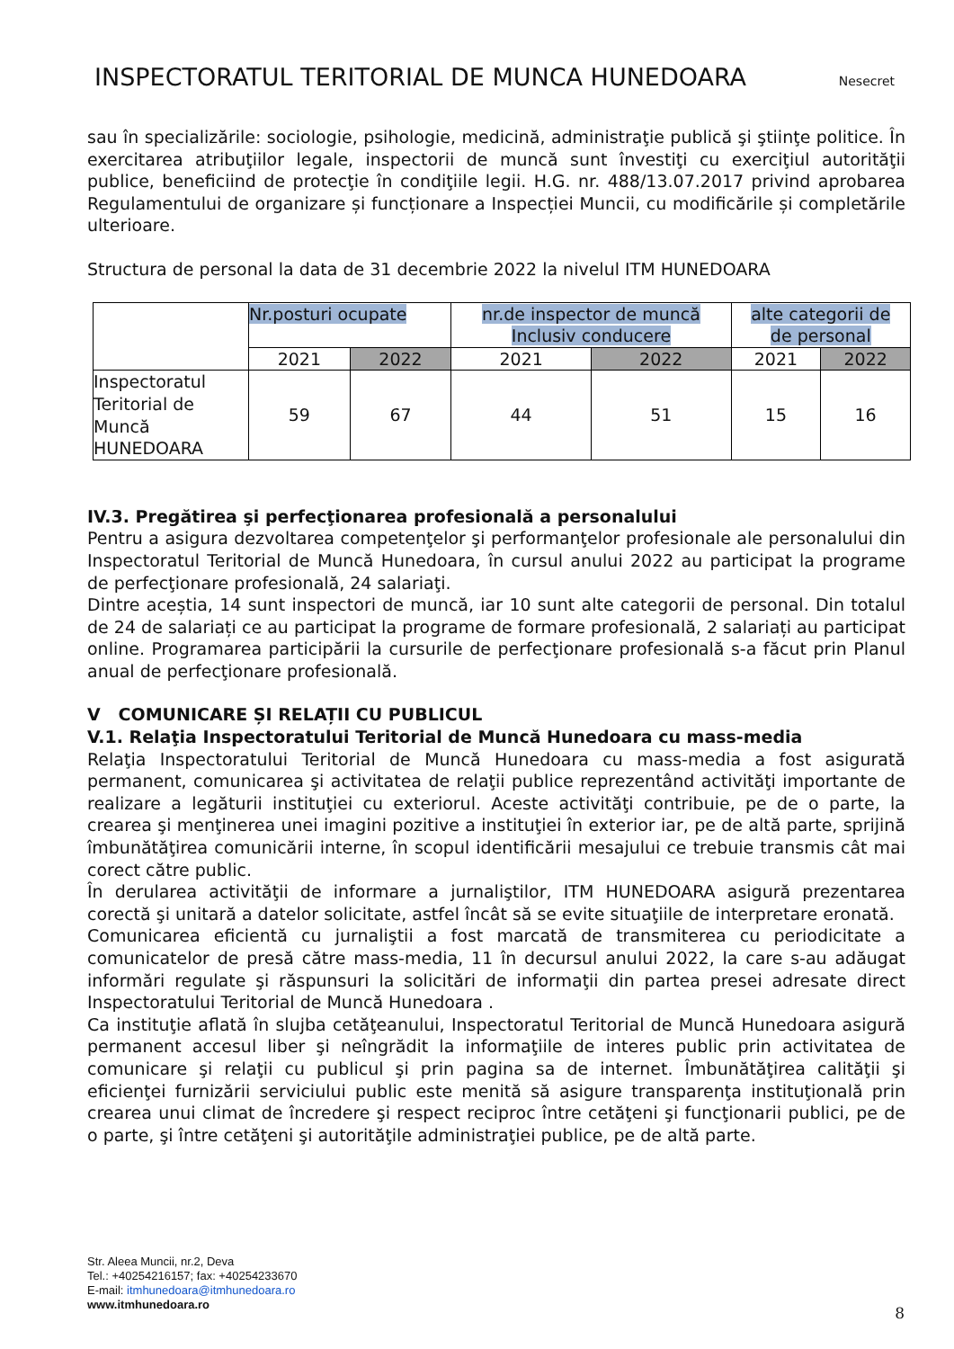INSPECTORATUL TERITORIAL DE MUNCA HUNEDOARA Nesecret
sau în specializările: sociologie, psihologie, medicină, administraţie publică şi ştiinţe politice. În exercitarea atribuţiilor legale, inspectorii de muncă sunt învestiţi cu exerciţiul autorităţii publice, beneficiind de protecţie în condiţiile legii. H.G. nr. 488/13.07.2017 privind aprobarea Regulamentului de organizare și funcționare a Inspecției Muncii, cu modificările și completările ulterioare.
Structura de personal la data de 31 decembrie 2022 la nivelul ITM HUNEDOARA
| | Nr.posturi ocupate | | nr.de inspector de muncă Inclusiv conducere | | alte categorii de de personal | |
| | 2021 | 2022 | 2021 | 2022 | 2021 | 2022 |
| Inspectoratul Teritorial de Muncă HUNEDOARA | 59 | 67 | 44 | 51 | 15 | 16 |
IV.3. Pregătirea şi perfecţionarea profesională a personalului
Pentru a asigura dezvoltarea competenţelor şi performanţelor profesionale ale personalului din Inspectoratul Teritorial de Muncă Hunedoara, în cursul anului 2022 au participat la programe de perfecţionare profesională, 24 salariaţi.
Dintre aceștia, 14 sunt inspectori de muncă, iar 10 sunt alte categorii de personal. Din totalul de 24 de salariați ce au participat la programe de formare profesională, 2 salariați au participat online. Programarea participării la cursurile de perfecţionare profesională s-a făcut prin Planul anual de perfecţionare profesională.
V COMUNICARE ȘI RELAȚII CU PUBLICUL
V.1. Relaţia Inspectoratului Teritorial de Muncă Hunedoara cu mass-media
Relaţia Inspectoratului Teritorial de Muncă Hunedoara cu mass-media a fost asigurată permanent, comunicarea şi activitatea de relaţii publice reprezentând activităţi importante de realizare a legăturii instituţiei cu exteriorul. Aceste activităţi contribuie, pe de o parte, la crearea şi menţinerea unei imagini pozitive a instituţiei în exterior iar, pe de altă parte, sprijină îmbunătăţirea comunicării interne, în scopul identificării mesajului ce trebuie transmis cât mai corect către public.
În derularea activităţii de informare a jurnaliştilor, ITM HUNEDOARA asigură prezentarea corectă şi unitară a datelor solicitate, astfel încât să se evite situaţiile de interpretare eronată.
Comunicarea eficientă cu jurnaliştii a fost marcată de transmiterea cu periodicitate a comunicatelor de presă către mass-media, 11 în decursul anului 2022, la care s-au adăugat informări regulate şi răspunsuri la solicitări de informaţii din partea presei adresate direct Inspectoratului Teritorial de Muncă Hunedoara .
Ca instituţie aflată în slujba cetăţeanului, Inspectoratul Teritorial de Muncă Hunedoara asigură permanent accesul liber şi neîngrădit la informaţiile de interes public prin activitatea de comunicare şi relaţii cu publicul şi prin pagina sa de internet. Îmbunătăţirea calităţii şi eficienţei furnizării serviciului public este menită să asigure transparenţa instituţională prin crearea unui climat de încredere şi respect reciproc între cetăţeni şi funcţionarii publici, pe de o parte, şi între cetăţeni şi autorităţile administraţiei publice, pe de altă parte.
Str. Aleea Muncii, nr.2, Deva
Tel.: +40254216157; fax: +40254233670
E-mail: itmhunedoara@itmhunedoara.ro
www.itmhunedoara.ro
8